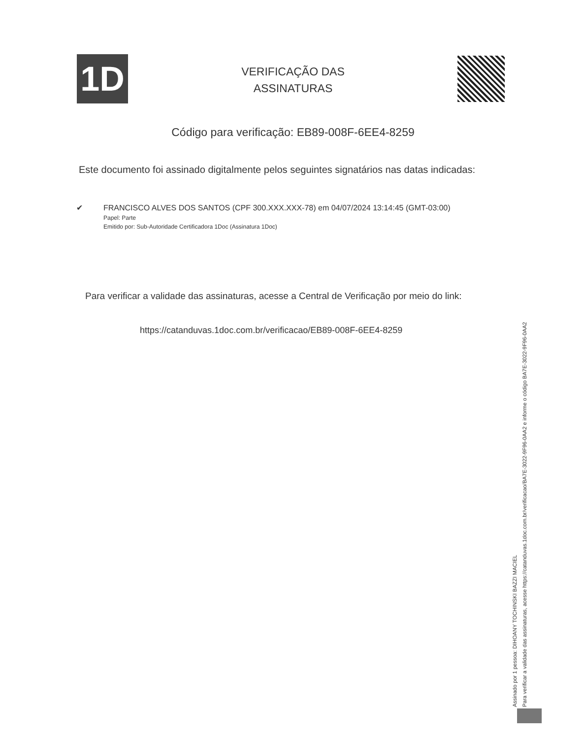1D
VERIFICAÇÃO DAS
ASSINATURAS
Código para verificação: EB89-008F-6EE4-8259
Este documento foi assinado digitalmente pelos seguintes signatários nas datas indicadas:
✔ FRANCISCO ALVES DOS SANTOS (CPF 300.XXX.XXX-78) em 04/07/2024 13:14:45 (GMT-03:00)
Papel: Parte
Emitido por: Sub-Autoridade Certificadora 1Doc (Assinatura 1Doc)
Para verificar a validade das assinaturas, acesse a Central de Verificação por meio do link:
https://catanduvas.1doc.com.br/verificacao/EB89-008F-6EE4-8259
Assinado por 1 pessoa: DIHOANY TOCHINSKI BAZZI MACIEL
Para verificar a validade das assinaturas, acesse https://catanduvas.1doc.com.br/verificacao/BA7E-3022-9F96-0AA2 e informe o código BA7E-3022-9F96-0AA2